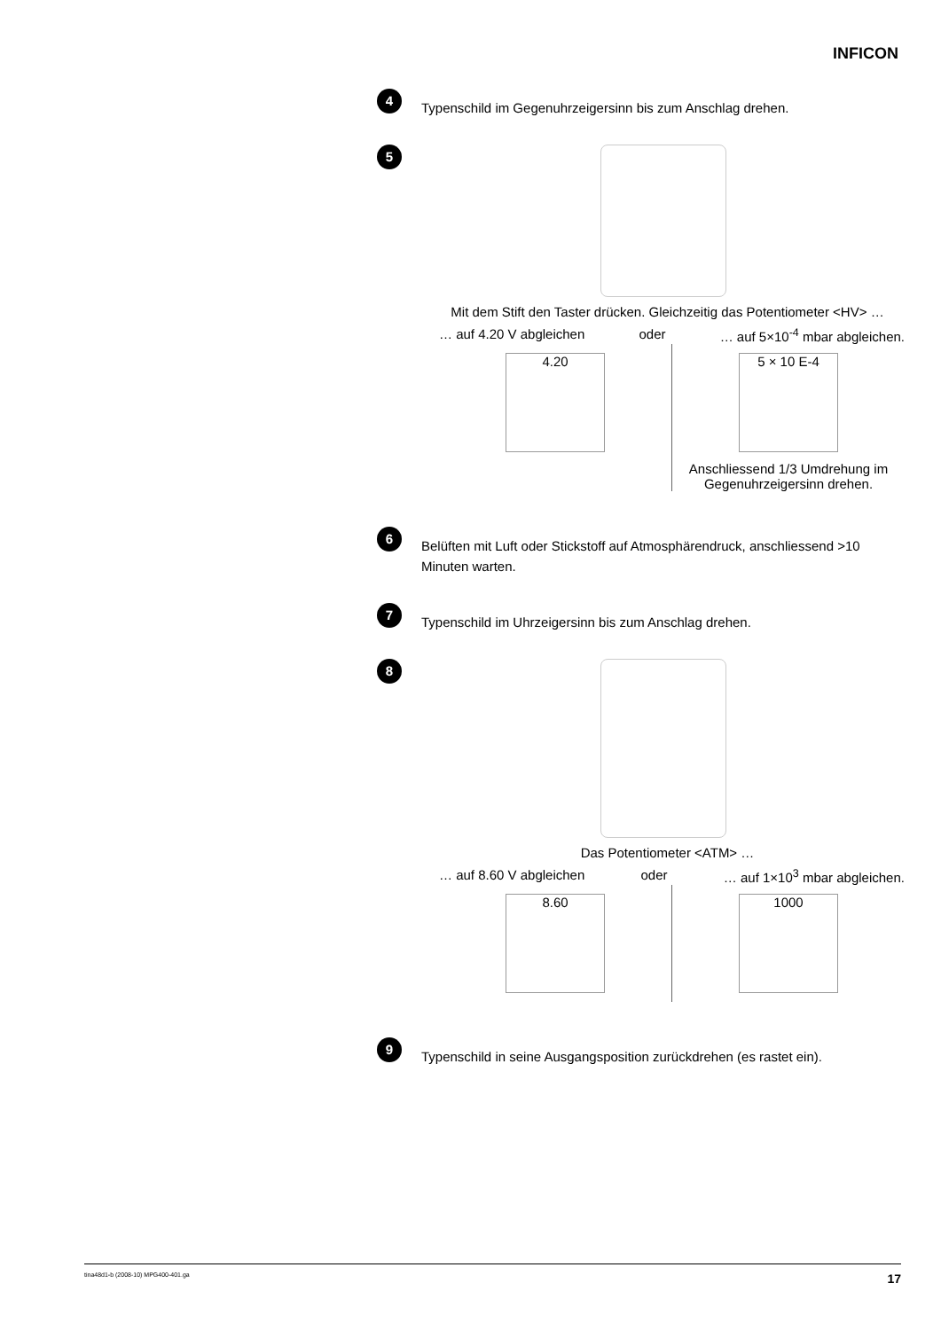INFICON
4
Typenschild im Gegenuhrzeigersinn bis zum Anschlag drehen.
5
Mit dem Stift den Taster drücken. Gleichzeitig das Potentiometer <HV> …
… auf 4.20 V abgleichen oder … auf 5×10<sup>-4</sup> mbar abgleichen.
4.20 5 × 10 E-4
Anschliessend 1/3 Umdrehung im Gegenuhrzeigersinn drehen.
6
Belüften mit Luft oder Stickstoff auf Atmosphärendruck, anschliessend >10 Minuten warten.
7
Typenschild im Uhrzeigersinn bis zum Anschlag drehen.
8
Das Potentiometer <ATM> …
… auf 8.60 V abgleichen oder … auf 1×10<sup>3</sup> mbar abgleichen.
8.60 1000
9
Typenschild in seine Ausgangsposition zurückdrehen (es rastet ein).
tina48d1-b (2008-10) MPG400-401.ga 17